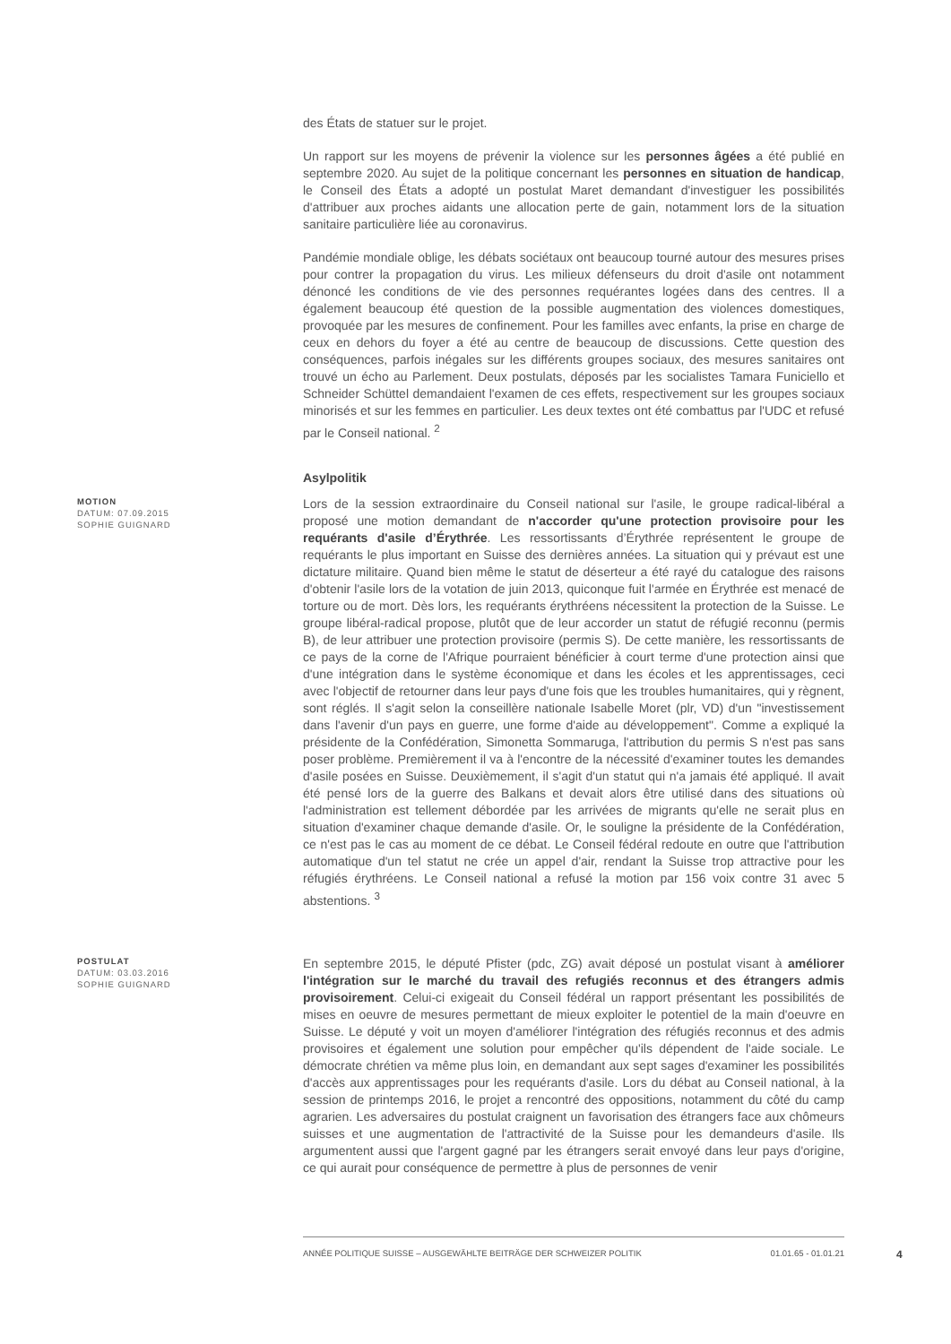des États de statuer sur le projet.
Un rapport sur les moyens de prévenir la violence sur les personnes âgées a été publié en septembre 2020. Au sujet de la politique concernant les personnes en situation de handicap, le Conseil des États a adopté un postulat Maret demandant d'investiguer les possibilités d'attribuer aux proches aidants une allocation perte de gain, notamment lors de la situation sanitaire particulière liée au coronavirus.
Pandémie mondiale oblige, les débats sociétaux ont beaucoup tourné autour des mesures prises pour contrer la propagation du virus. Les milieux défenseurs du droit d'asile ont notamment dénoncé les conditions de vie des personnes requérantes logées dans des centres. Il a également beaucoup été question de la possible augmentation des violences domestiques, provoquée par les mesures de confinement. Pour les familles avec enfants, la prise en charge de ceux en dehors du foyer a été au centre de beaucoup de discussions. Cette question des conséquences, parfois inégales sur les différents groupes sociaux, des mesures sanitaires ont trouvé un écho au Parlement. Deux postulats, déposés par les socialistes Tamara Funiciello et Schneider Schüttel demandaient l'examen de ces effets, respectivement sur les groupes sociaux minorisés et sur les femmes en particulier. Les deux textes ont été combattus par l'UDC et refusé par le Conseil national. <sup>2</sup>
Asylpolitik
MOTION
DATUM: 07.09.2015
SOPHIE GUIGNARD
Lors de la session extraordinaire du Conseil national sur l'asile, le groupe radical-libéral a proposé une motion demandant de n'accorder qu'une protection provisoire pour les requérants d'asile d’Érythrée. Les ressortissants d’Érythrée représentent le groupe de requérants le plus important en Suisse des dernières années. La situation qui y prévaut est une dictature militaire. Quand bien même le statut de déserteur a été rayé du catalogue des raisons d'obtenir l'asile lors de la votation de juin 2013, quiconque fuit l'armée en Érythrée est menacé de torture ou de mort. Dès lors, les requérants érythréens nécessitent la protection de la Suisse. Le groupe libéral-radical propose, plutôt que de leur accorder un statut de réfugié reconnu (permis B), de leur attribuer une protection provisoire (permis S). De cette manière, les ressortissants de ce pays de la corne de l'Afrique pourraient bénéficier à court terme d'une protection ainsi que d'une intégration dans le système économique et dans les écoles et les apprentissages, ceci avec l'objectif de retourner dans leur pays d'une fois que les troubles humanitaires, qui y règnent, sont réglés. Il s'agit selon la conseillère nationale Isabelle Moret (plr, VD) d'un "investissement dans l'avenir d'un pays en guerre, une forme d'aide au développement". Comme a expliqué la présidente de la Confédération, Simonetta Sommaruga, l'attribution du permis S n'est pas sans poser problème. Premièrement il va à l'encontre de la nécessité d'examiner toutes les demandes d'asile posées en Suisse. Deuxièmement, il s'agit d'un statut qui n'a jamais été appliqué. Il avait été pensé lors de la guerre des Balkans et devait alors être utilisé dans des situations où l'administration est tellement débordée par les arrivées de migrants qu'elle ne serait plus en situation d'examiner chaque demande d'asile. Or, le souligne la présidente de la Confédération, ce n'est pas le cas au moment de ce débat. Le Conseil fédéral redoute en outre que l'attribution automatique d'un tel statut ne crée un appel d'air, rendant la Suisse trop attractive pour les réfugiés érythréens. Le Conseil national a refusé la motion par 156 voix contre 31 avec 5 abstentions. <sup>3</sup>
POSTULAT
DATUM: 03.03.2016
SOPHIE GUIGNARD
En septembre 2015, le député Pfister (pdc, ZG) avait déposé un postulat visant à améliorer l'intégration sur le marché du travail des refugiés reconnus et des étrangers admis provisoirement. Celui-ci exigeait du Conseil fédéral un rapport présentant les possibilités de mises en oeuvre de mesures permettant de mieux exploiter le potentiel de la main d'oeuvre en Suisse. Le député y voit un moyen d'améliorer l'intégration des réfugiés reconnus et des admis provisoires et également une solution pour empêcher qu'ils dépendent de l'aide sociale. Le démocrate chrétien va même plus loin, en demandant aux sept sages d'examiner les possibilités d'accès aux apprentissages pour les requérants d'asile. Lors du débat au Conseil national, à la session de printemps 2016, le projet a rencontré des oppositions, notamment du côté du camp agrarien. Les adversaires du postulat craignent un favorisation des étrangers face aux chômeurs suisses et une augmentation de l'attractivité de la Suisse pour les demandeurs d'asile. Ils argumentent aussi que l'argent gagné par les étrangers serait envoyé dans leur pays d'origine, ce qui aurait pour conséquence de permettre à plus de personnes de venir
ANNÉE POLITIQUE SUISSE – AUSGEWÄHLTE BEITRÄGE DER SCHWEIZER POLITIK 01.01.65 - 01.01.21
4